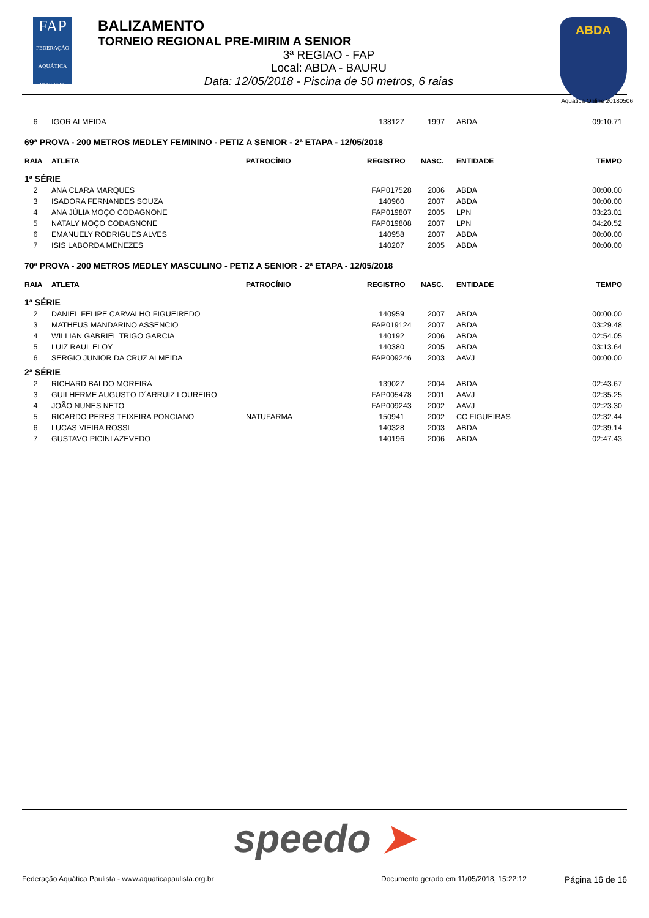FAP
FEDERAÇÃO AQUÁTICA PAULISTA
BALIZAMENTO
TORNEIO REGIONAL PRE-MIRIM A SENIOR
3ª REGIAO - FAP
Local: ABDA - BAURU
Data: 12/05/2018 - Piscina de 50 metros, 6 raias
ABDA
Aquatica Online 20180506
| 6 | IGOR ALMEIDA | | 138127 | 1997 | ABDA | 09:10.71 |
| 69ª PROVA - 200 METROS MEDLEY FEMININO - PETIZ A SENIOR - 2ª ETAPA - 12/05/2018 | | | | | | |
| RAIA | ATLETA | PATROCÍNIO | REGISTRO | NASC. | ENTIDADE | TEMPO |
| 1ª SÉRIE | | | | | | |
| 2 | ANA CLARA MARQUES | | FAP017528 | 2006 | ABDA | 00:00.00 |
| 3 | ISADORA FERNANDES SOUZA | | 140960 | 2007 | ABDA | 00:00.00 |
| 4 | ANA JÚLIA MOÇO CODAGNONE | | FAP019807 | 2005 | LPN | 03:23.01 |
| 5 | NATALY MOÇO CODAGNONE | | FAP019808 | 2007 | LPN | 04:20.52 |
| 6 | EMANUELY RODRIGUES ALVES | | 140958 | 2007 | ABDA | 00:00.00 |
| 7 | ISIS LABORDA MENEZES | | 140207 | 2005 | ABDA | 00:00.00 |
| 70ª PROVA - 200 METROS MEDLEY MASCULINO - PETIZ A SENIOR - 2ª ETAPA - 12/05/2018 | | | | | | |
| RAIA | ATLETA | PATROCÍNIO | REGISTRO | NASC. | ENTIDADE | TEMPO |
| 1ª SÉRIE | | | | | | |
| 2 | DANIEL FELIPE CARVALHO FIGUEIREDO | | 140959 | 2007 | ABDA | 00:00.00 |
| 3 | MATHEUS MANDARINO ASSENCIO | | FAP019124 | 2007 | ABDA | 03:29.48 |
| 4 | WILLIAN GABRIEL TRIGO GARCIA | | 140192 | 2006 | ABDA | 02:54.05 |
| 5 | LUIZ RAUL ELOY | | 140380 | 2005 | ABDA | 03:13.64 |
| 6 | SERGIO JUNIOR DA CRUZ ALMEIDA | | FAP009246 | 2003 | AAVJ | 00:00.00 |
| 2ª SÉRIE | | | | | | |
| 2 | RICHARD BALDO MOREIRA | | 139027 | 2004 | ABDA | 02:43.67 |
| 3 | GUILHERME AUGUSTO D´ARRUIZ LOUREIRO | | FAP005478 | 2001 | AAVJ | 02:35.25 |
| 4 | JOÃO NUNES NETO | | FAP009243 | 2002 | AAVJ | 02:23.30 |
| 5 | RICARDO PERES TEIXEIRA PONCIANO | NATUFARMA | 150941 | 2002 | CC FIGUEIRAS | 02:32.44 |
| 6 | LUCAS VIEIRA ROSSI | | 140328 | 2003 | ABDA | 02:39.14 |
| 7 | GUSTAVO PICINI AZEVEDO | | 140196 | 2006 | ABDA | 02:47.43 |
speedo ➤
Federação Aquática Paulista - www.aquaticapaulista.org.br
Documento gerado em 11/05/2018, 15:22:12
Página 16 de 16